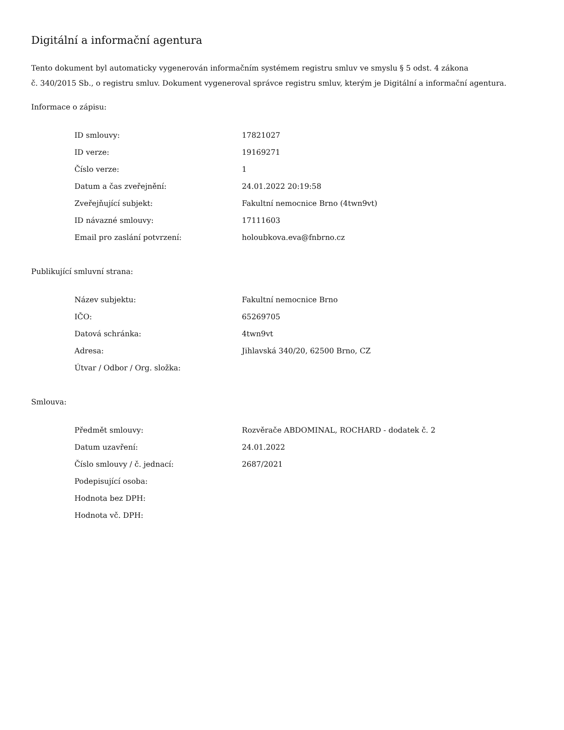Digitální a informační agentura
Tento dokument byl automaticky vygenerován informačním systémem registru smluv ve smyslu § 5 odst. 4 zákona
č. 340/2015 Sb., o registru smluv. Dokument vygeneroval správce registru smluv, kterým je Digitální a informační agentura.
Informace o zápisu:
| ID smlouvy: | 17821027 |
| ID verze: | 19169271 |
| Číslo verze: | 1 |
| Datum a čas zveřejnění: | 24.01.2022 20:19:58 |
| Zveřejňující subjekt: | Fakultní nemocnice Brno (4twn9vt) |
| ID návazné smlouvy: | 17111603 |
| Email pro zaslání potvrzení: | holoubkova.eva@fnbrno.cz |
Publikující smluvní strana:
| Název subjektu: | Fakultní nemocnice Brno |
| IČO: | 65269705 |
| Datová schránka: | 4twn9vt |
| Adresa: | Jihlavská 340/20, 62500 Brno, CZ |
| Útvar / Odbor / Org. složka: | |
Smlouva:
| Předmět smlouvy: | Rozvěrače ABDOMINAL, ROCHARD - dodatek č. 2 |
| Datum uzavření: | 24.01.2022 |
| Číslo smlouvy / č. jednací: | 2687/2021 |
| Podepisující osoba: | |
| Hodnota bez DPH: | |
| Hodnota vč. DPH: | |